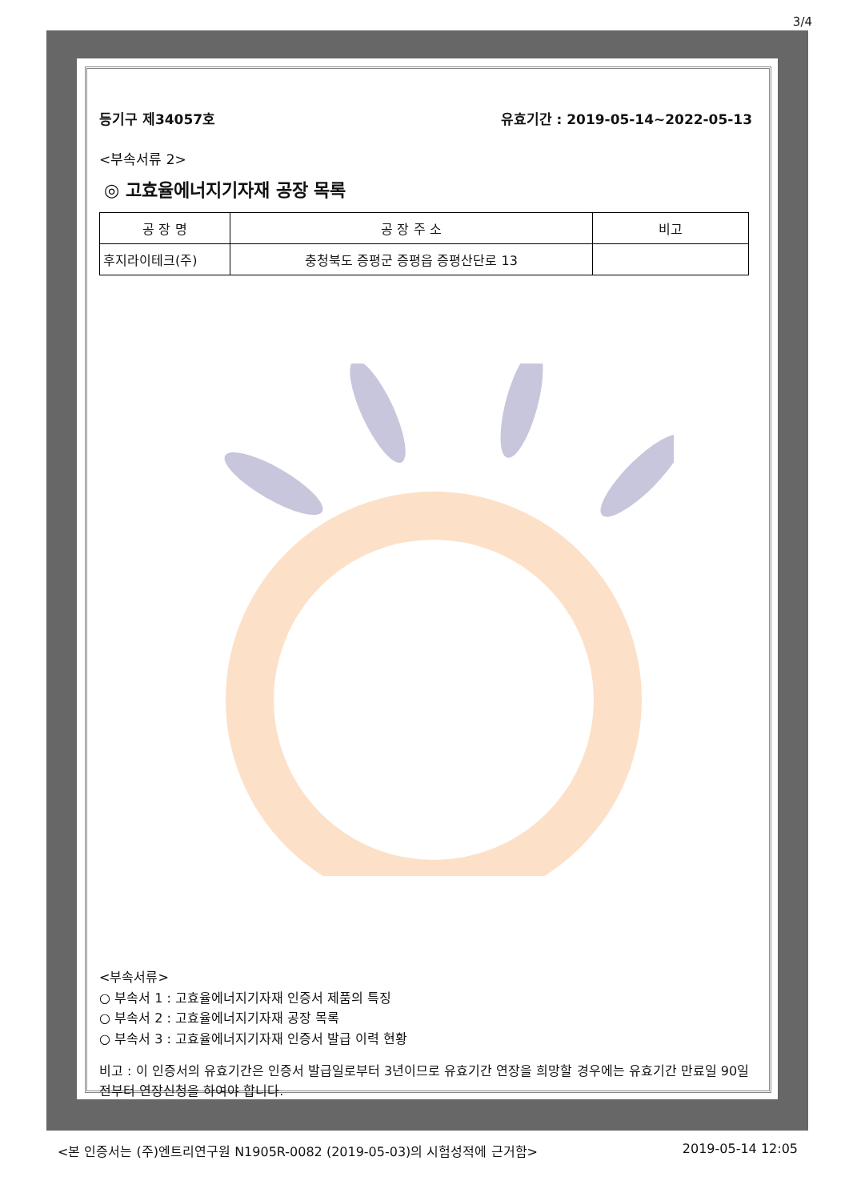3/4
등기구 제34057호 유효기간 : 2019-05-14~2022-05-13
<부속서류 2>
◎ 고효율에너지기자재 공장 목록
| 공 장 명 | 공 장 주 소 | 비고 |
| --- | --- | --- |
| 후지라이테크(주) | 충청북도 증평군 증평읍 증평산단로 13 | |
<부속서류>
○ 부속서 1 : 고효율에너지기자재 인증서 제품의 특징
○ 부속서 2 : 고효율에너지기자재 공장 목록
○ 부속서 3 : 고효율에너지기자재 인증서 발급 이력 현황
비고 : 이 인증서의 유효기간은 인증서 발급일로부터 3년이므로 유효기간 연장을 희망할 경우에는 유효기간 만료일 90일전부터 연장신청을 하여야 합니다.
<본 인증서는 (주)엔트리연구원 N1905R-0082 (2019-05-03)의 시험성적에 근거함> 2019-05-14 12:05